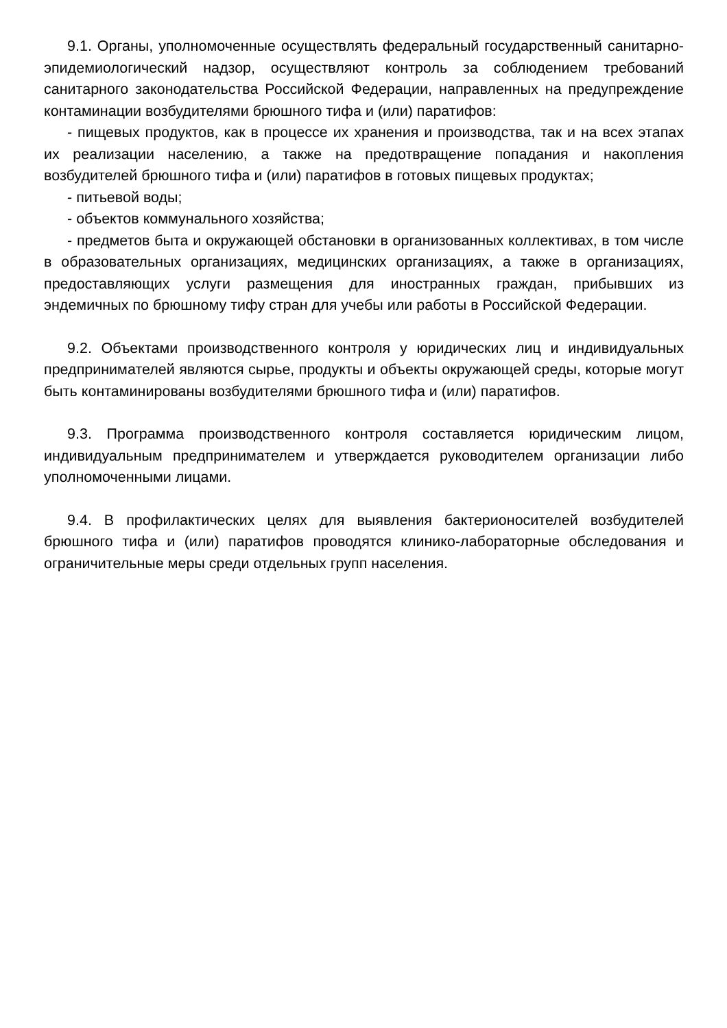9.1. Органы, уполномоченные осуществлять федеральный государственный санитарно-эпидемиологический надзор, осуществляют контроль за соблюдением требований санитарного законодательства Российской Федерации, направленных на предупреждение контаминации возбудителями брюшного тифа и (или) паратифов:
- пищевых продуктов, как в процессе их хранения и производства, так и на всех этапах их реализации населению, а также на предотвращение попадания и накопления возбудителей брюшного тифа и (или) паратифов в готовых пищевых продуктах;
- питьевой воды;
- объектов коммунального хозяйства;
- предметов быта и окружающей обстановки в организованных коллективах, в том числе в образовательных организациях, медицинских организациях, а также в организациях, предоставляющих услуги размещения для иностранных граждан, прибывших из эндемичных по брюшному тифу стран для учебы или работы в Российской Федерации.
9.2. Объектами производственного контроля у юридических лиц и индивидуальных предпринимателей являются сырье, продукты и объекты окружающей среды, которые могут быть контаминированы возбудителями брюшного тифа и (или) паратифов.
9.3. Программа производственного контроля составляется юридическим лицом, индивидуальным предпринимателем и утверждается руководителем организации либо уполномоченными лицами.
9.4. В профилактических целях для выявления бактерионосителей возбудителей брюшного тифа и (или) паратифов проводятся клинико-лабораторные обследования и ограничительные меры среди отдельных групп населения.